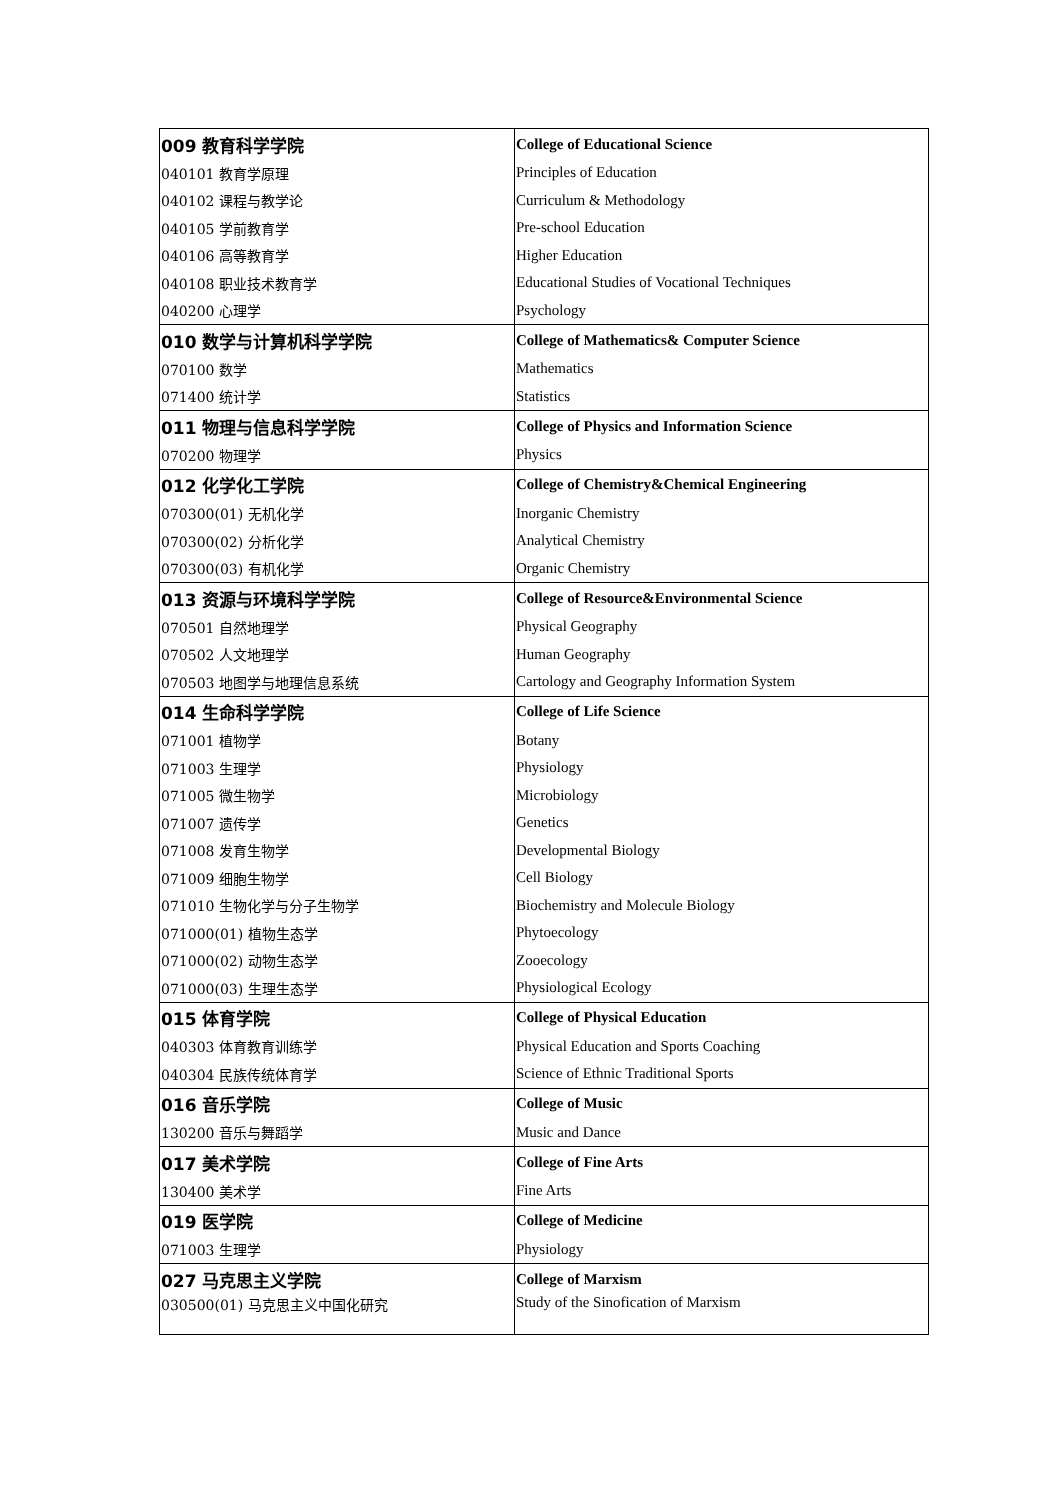| 009 教育科学学院 | College of Educational Science |
| 040101 教育学原理 | Principles of Education |
| 040102 课程与教学论 | Curriculum & Methodology |
| 040105 学前教育学 | Pre-school Education |
| 040106 高等教育学 | Higher Education |
| 040108 职业技术教育学 | Educational Studies of Vocational Techniques |
| 040200 心理学 | Psychology |
| 010 数学与计算机科学学院 | College of Mathematics& Computer Science |
| 070100 数学 | Mathematics |
| 071400 统计学 | Statistics |
| 011 物理与信息科学学院 | College of Physics and Information Science |
| 070200 物理学 | Physics |
| 012 化学化工学院 | College of Chemistry&Chemical Engineering |
| 070300(01) 无机化学 | Inorganic Chemistry |
| 070300(02) 分析化学 | Analytical Chemistry |
| 070300(03) 有机化学 | Organic Chemistry |
| 013 资源与环境科学学院 | College of Resource&Environmental Science |
| 070501 自然地理学 | Physical Geography |
| 070502 人文地理学 | Human Geography |
| 070503 地图学与地理信息系统 | Cartology and Geography Information System |
| 014 生命科学学院 | College of Life Science |
| 071001 植物学 | Botany |
| 071003 生理学 | Physiology |
| 071005 微生物学 | Microbiology |
| 071007 遗传学 | Genetics |
| 071008 发育生物学 | Developmental Biology |
| 071009 细胞生物学 | Cell Biology |
| 071010 生物化学与分子生物学 | Biochemistry and Molecule Biology |
| 071000(01) 植物生态学 | Phytoecology |
| 071000(02) 动物生态学 | Zooecology |
| 071000(03) 生理生态学 | Physiological Ecology |
| 015 体育学院 | College of Physical Education |
| 040303 体育教育训练学 | Physical Education and Sports Coaching |
| 040304 民族传统体育学 | Science of Ethnic Traditional Sports |
| 016 音乐学院 | College of Music |
| 130200 音乐与舞蹈学 | Music and Dance |
| 017 美术学院 | College of Fine Arts |
| 130400 美术学 | Fine Arts |
| 019 医学院 | College of Medicine |
| 071003 生理学 | Physiology |
| 027 马克思主义学院 | College of Marxism |
| 030500(01) 马克思主义中国化研究 | Study of the Sinofication of Marxism |